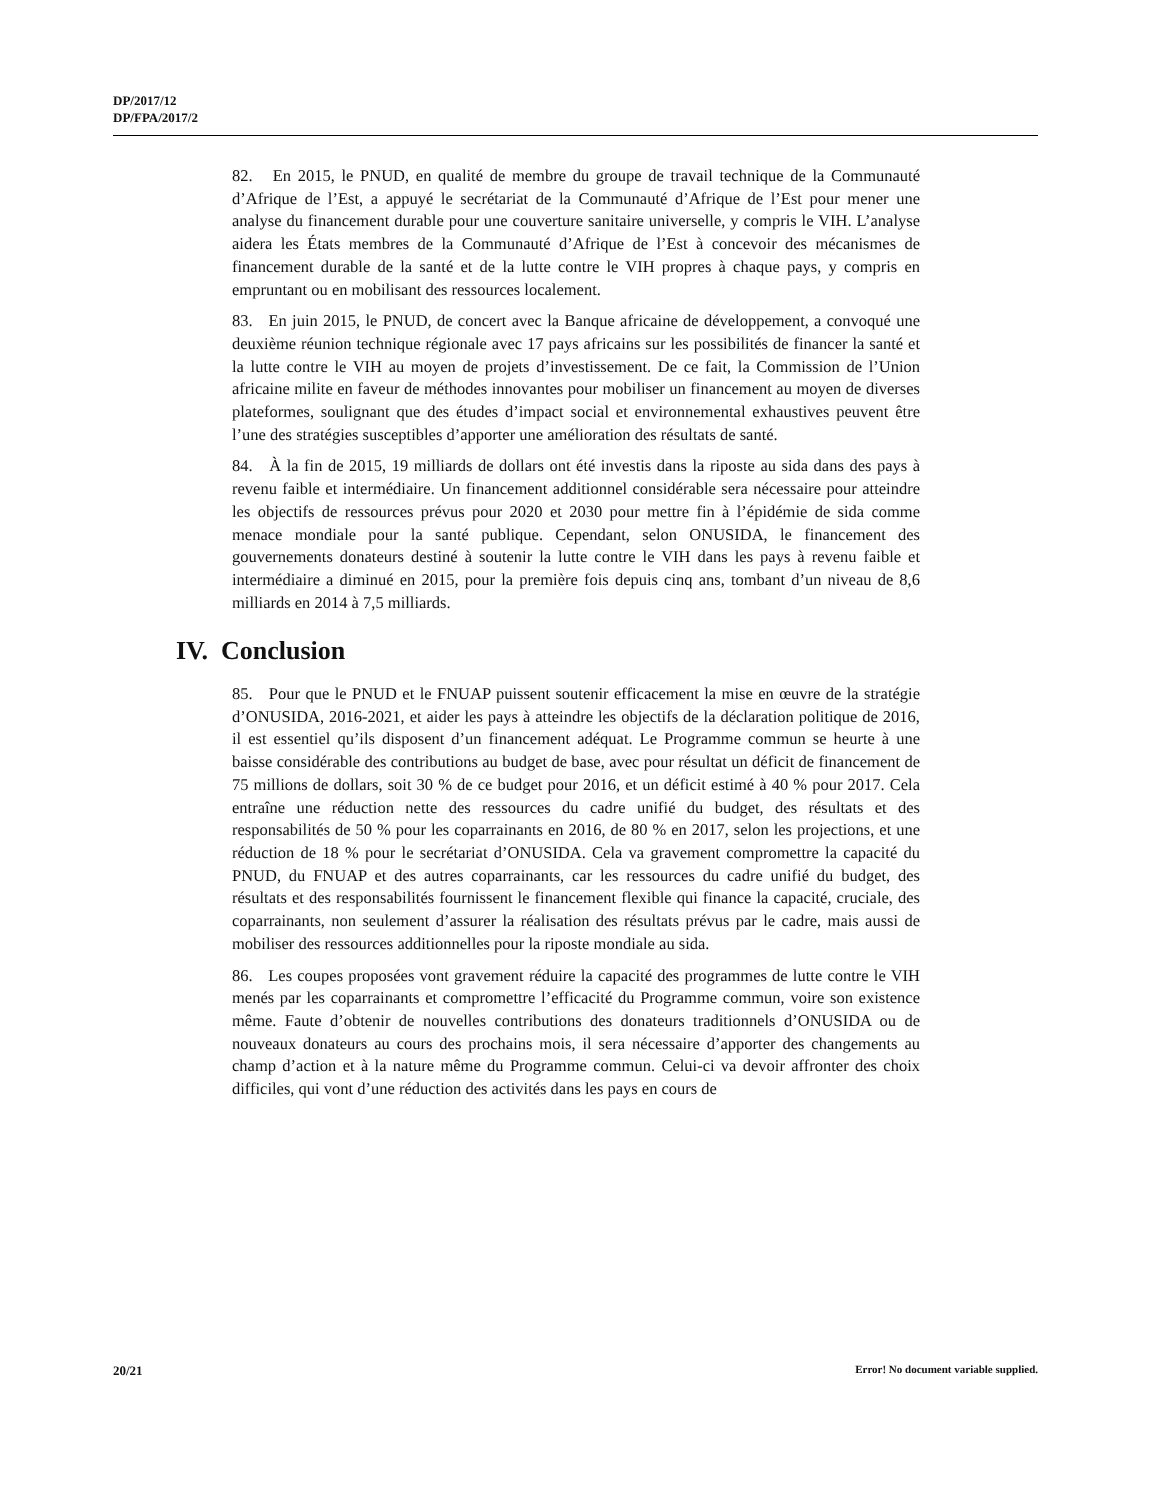DP/2017/12
DP/FPA/2017/2
82. En 2015, le PNUD, en qualité de membre du groupe de travail technique de la Communauté d’Afrique de l’Est, a appuyé le secrétariat de la Communauté d’Afrique de l’Est pour mener une analyse du financement durable pour une couverture sanitaire universelle, y compris le VIH. L’analyse aidera les États membres de la Communauté d’Afrique de l’Est à concevoir des mécanismes de financement durable de la santé et de la lutte contre le VIH propres à chaque pays, y compris en empruntant ou en mobilisant des ressources localement.
83. En juin 2015, le PNUD, de concert avec la Banque africaine de développement, a convoqué une deuxième réunion technique régionale avec 17 pays africains sur les possibilités de financer la santé et la lutte contre le VIH au moyen de projets d’investissement. De ce fait, la Commission de l’Union africaine milite en faveur de méthodes innovantes pour mobiliser un financement au moyen de diverses plateformes, soulignant que des études d’impact social et environnemental exhaustives peuvent être l’une des stratégies susceptibles d’apporter une amélioration des résultats de santé.
84. À la fin de 2015, 19 milliards de dollars ont été investis dans la riposte au sida dans des pays à revenu faible et intermédiaire. Un financement additionnel considérable sera nécessaire pour atteindre les objectifs de ressources prévus pour 2020 et 2030 pour mettre fin à l’épidémie de sida comme menace mondiale pour la santé publique. Cependant, selon ONUSIDA, le financement des gouvernements donateurs destiné à soutenir la lutte contre le VIH dans les pays à revenu faible et intermédiaire a diminué en 2015, pour la première fois depuis cinq ans, tombant d’un niveau de 8,6 milliards en 2014 à 7,5 milliards.
IV. Conclusion
85. Pour que le PNUD et le FNUAP puissent soutenir efficacement la mise en œuvre de la stratégie d’ONUSIDA, 2016-2021, et aider les pays à atteindre les objectifs de la déclaration politique de 2016, il est essentiel qu’ils disposent d’un financement adéquat. Le Programme commun se heurte à une baisse considérable des contributions au budget de base, avec pour résultat un déficit de financement de 75 millions de dollars, soit 30 % de ce budget pour 2016, et un déficit estimé à 40 % pour 2017. Cela entraîne une réduction nette des ressources du cadre unifié du budget, des résultats et des responsabilités de 50 % pour les coparrainants en 2016, de 80 % en 2017, selon les projections, et une réduction de 18 % pour le secrétariat d’ONUSIDA. Cela va gravement compromettre la capacité du PNUD, du FNUAP et des autres coparrainants, car les ressources du cadre unifié du budget, des résultats et des responsabilités fournissent le financement flexible qui finance la capacité, cruciale, des coparrainants, non seulement d’assurer la réalisation des résultats prévus par le cadre, mais aussi de mobiliser des ressources additionnelles pour la riposte mondiale au sida.
86. Les coupes proposées vont gravement réduire la capacité des programmes de lutte contre le VIH menés par les coparrainants et compromettre l’efficacité du Programme commun, voire son existence même. Faute d’obtenir de nouvelles contributions des donateurs traditionnels d’ONUSIDA ou de nouveaux donateurs au cours des prochains mois, il sera nécessaire d’apporter des changements au champ d’action et à la nature même du Programme commun. Celui-ci va devoir affronter des choix difficiles, qui vont d’une réduction des activités dans les pays en cours de
20/21
Error! No document variable supplied.